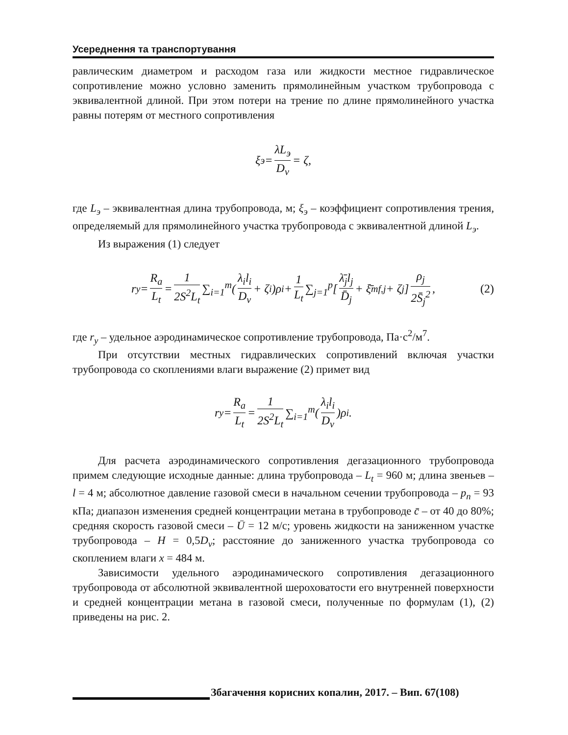Усереднення та транспортування
равлическим диаметром и расходом газа или жидкости местное гидравлическое сопротивление можно условно заменить прямолинейным участком трубопровода с эквивалентной длиной. При этом потери на трение по длине прямолинейного участка равны потерям от местного сопротивления
ξ<sub>э</sub> = λL<sub>э</sub> D<sub>v</sub> = ζ,
где L<sub>э</sub> – эквивалентная длина трубопровода, м; ξ<sub>э</sub> – коэффициент сопротивления трения, определяемый для прямолинейного участка трубопровода с эквивалентной длиной L<sub>э</sub>.
Из выражения (1) следует
r<sub>y</sub> = R<sub>a</sub> L<sub>t</sub> = 1 2S<sup>2</sup>L<sub>t</sub> ∑<sub>i=1</sub><sup>m</sup> ( λ<sub>i</sub>l<sub>i</sub> D<sub>v</sub> + ζ<sub>i</sub> )ρ<sub>i</sub> + 1 L<sub>t</sub> ∑<sub>j=1</sub><sup>p</sup> [ λ̄<sub>j</sub>l<sub>j</sub> D̄<sub>j</sub> + ξ̄<sub>mf,j</sub> + ζ<sub>j</sub> ] ρ<sub>j</sub> 2S̄<sub>j</sub><sup>2</sup>, (2)
где r<sub>y</sub> – удельное аэродинамическое сопротивление трубопровода, Па·с<sup>2</sup>/м<sup>7</sup>.
При отсутствии местных гидравлических сопротивлений включая участки трубопровода со скоплениями влаги выражение (2) примет вид
r<sub>y</sub> = R<sub>a</sub> L<sub>t</sub> = 1 2S<sup>2</sup>L<sub>t</sub> ∑<sub>i=1</sub><sup>m</sup> ( λ<sub>i</sub>l<sub>i</sub> D<sub>v</sub> )ρ<sub>i</sub>.
Для расчета аэродинамического сопротивления дегазационного трубопровода примем следующие исходные данные: длина трубопровода – L<sub>t</sub> = 960 м; длина звеньев – l = 4 м; абсолютное давление газовой смеси в начальном сечении трубопровода – p<sub>n</sub> = 93 кПа; диапазон изменения средней концентрации метана в трубопроводе c̄ – от 40 до 80%; средняя скорость газовой смеси – Ū = 12 м/с; уровень жидкости на заниженном участке трубопровода – H = 0,5D<sub>v</sub>; расстояние до заниженного участка трубопровода со скоплением влаги x = 484 м.
Зависимости удельного аэродинамического сопротивления дегазационного трубопровода от абсолютной эквивалентной шероховатости его внутренней поверхности и средней концентрации метана в газовой смеси, полученные по формулам (1), (2) приведены на рис. 2.
Збагачення корисних копалин, 2017. – Вип. 67(108)